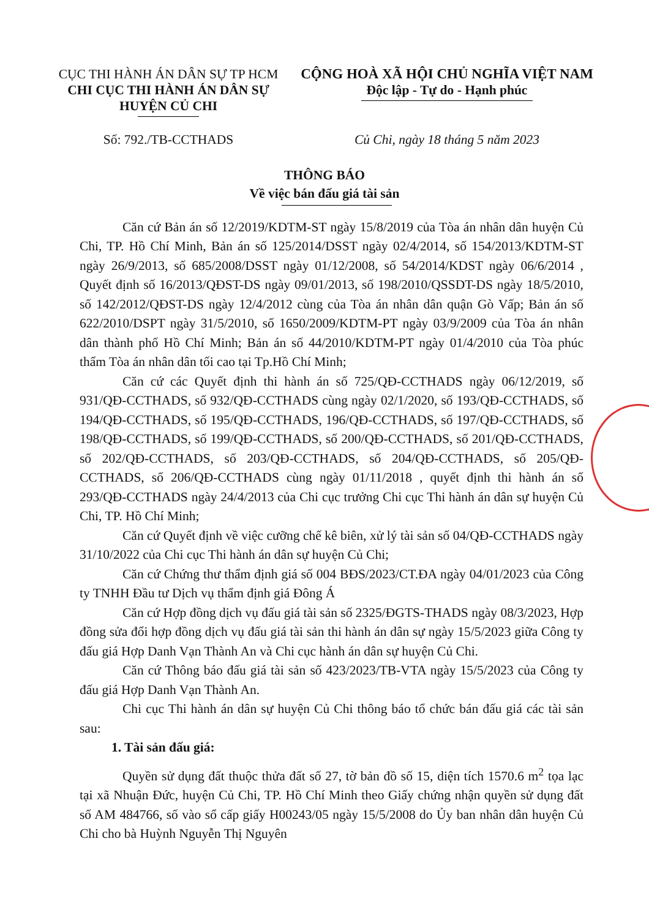CỤC THI HÀNH ÁN DÂN SỰ TP HCM
CHI CỤC THI HÀNH ÁN DÂN SỰ
HUYỆN CỦ CHI
CỘNG HOÀ XÃ HỘI CHỦ NGHĨA VIỆT NAM
Độc lập - Tự do - Hạnh phúc
Số: 792./TB-CCTHADS Củ Chi, ngày 18 tháng 5 năm 2023
THÔNG BÁO
Về việc bán đấu giá tài sản
Căn cứ Bản án số 12/2019/KDTM-ST ngày 15/8/2019 của Tòa án nhân dân huyện Củ Chi, TP. Hồ Chí Minh, Bản án số 125/2014/DSST ngày 02/4/2014, số 154/2013/KDTM-ST ngày 26/9/2013, số 685/2008/DSST ngày 01/12/2008, số 54/2014/KDST ngày 06/6/2014 , Quyết định số 16/2013/QĐST-DS ngày 09/01/2013, số 198/2010/QSSDT-DS ngày 18/5/2010, số 142/2012/QĐST-DS ngày 12/4/2012 cùng của Tòa án nhân dân quận Gò Vấp; Bản án số 622/2010/DSPT ngày 31/5/2010, số 1650/2009/KDTM-PT ngày 03/9/2009 của Tòa án nhân dân thành phố Hồ Chí Minh; Bản án số 44/2010/KDTM-PT ngày 01/4/2010 của Tòa phúc thẩm Tòa án nhân dân tối cao tại Tp.Hồ Chí Minh;
Căn cứ các Quyết định thi hành án số 725/QĐ-CCTHADS ngày 06/12/2019, số 931/QĐ-CCTHADS, số 932/QĐ-CCTHADS cùng ngày 02/1/2020, số 193/QĐ-CCTHADS, số 194/QĐ-CCTHADS, số 195/QĐ-CCTHADS, 196/QĐ-CCTHADS, số 197/QĐ-CCTHADS, số 198/QĐ-CCTHADS, số 199/QĐ-CCTHADS, số 200/QĐ-CCTHADS, số 201/QĐ-CCTHADS, số 202/QĐ-CCTHADS, số 203/QĐ-CCTHADS, số 204/QĐ-CCTHADS, số 205/QĐ-CCTHADS, số 206/QĐ-CCTHADS cùng ngày 01/11/2018 , quyết định thi hành án số 293/QĐ-CCTHADS ngày 24/4/2013 của Chi cục trưởng Chi cục Thi hành án dân sự huyện Củ Chi, TP. Hồ Chí Minh;
Căn cứ Quyết định về việc cưỡng chế kê biên, xử lý tài sản số 04/QĐ-CCTHADS ngày 31/10/2022 của Chi cục Thi hành án dân sự huyện Củ Chi;
Căn cứ Chứng thư thẩm định giá số 004 BĐS/2023/CT.ĐA ngày 04/01/2023 của Công ty TNHH Đầu tư Dịch vụ thẩm định giá Đông Á
Căn cứ Hợp đồng dịch vụ đấu giá tài sản số 2325/ĐGTS-THADS ngày 08/3/2023, Hợp đồng sửa đổi hợp đồng dịch vụ đấu giá tài sản thi hành án dân sự ngày 15/5/2023 giữa Công ty đấu giá Hợp Danh Vạn Thành An và Chi cục hành án dân sự huyện Củ Chi.
Căn cứ Thông báo đấu giá tài sản số 423/2023/TB-VTA ngày 15/5/2023 của Công ty đấu giá Hợp Danh Vạn Thành An.
Chi cục Thi hành án dân sự huyện Củ Chi thông báo tổ chức bán đấu giá các tài sản sau:
1. Tài sản đấu giá:
Quyền sử dụng đất thuộc thửa đất số 27, tờ bản đồ số 15, diện tích 1570.6 m<sup>2</sup> tọa lạc tại xã Nhuận Đức, huyện Củ Chi, TP. Hồ Chí Minh theo Giấy chứng nhận quyền sử dụng đất số AM 484766, số vào sổ cấp giấy H00243/05 ngày 15/5/2008 do Ủy ban nhân dân huyện Củ Chi cho bà Huỳnh Nguyễn Thị Nguyên